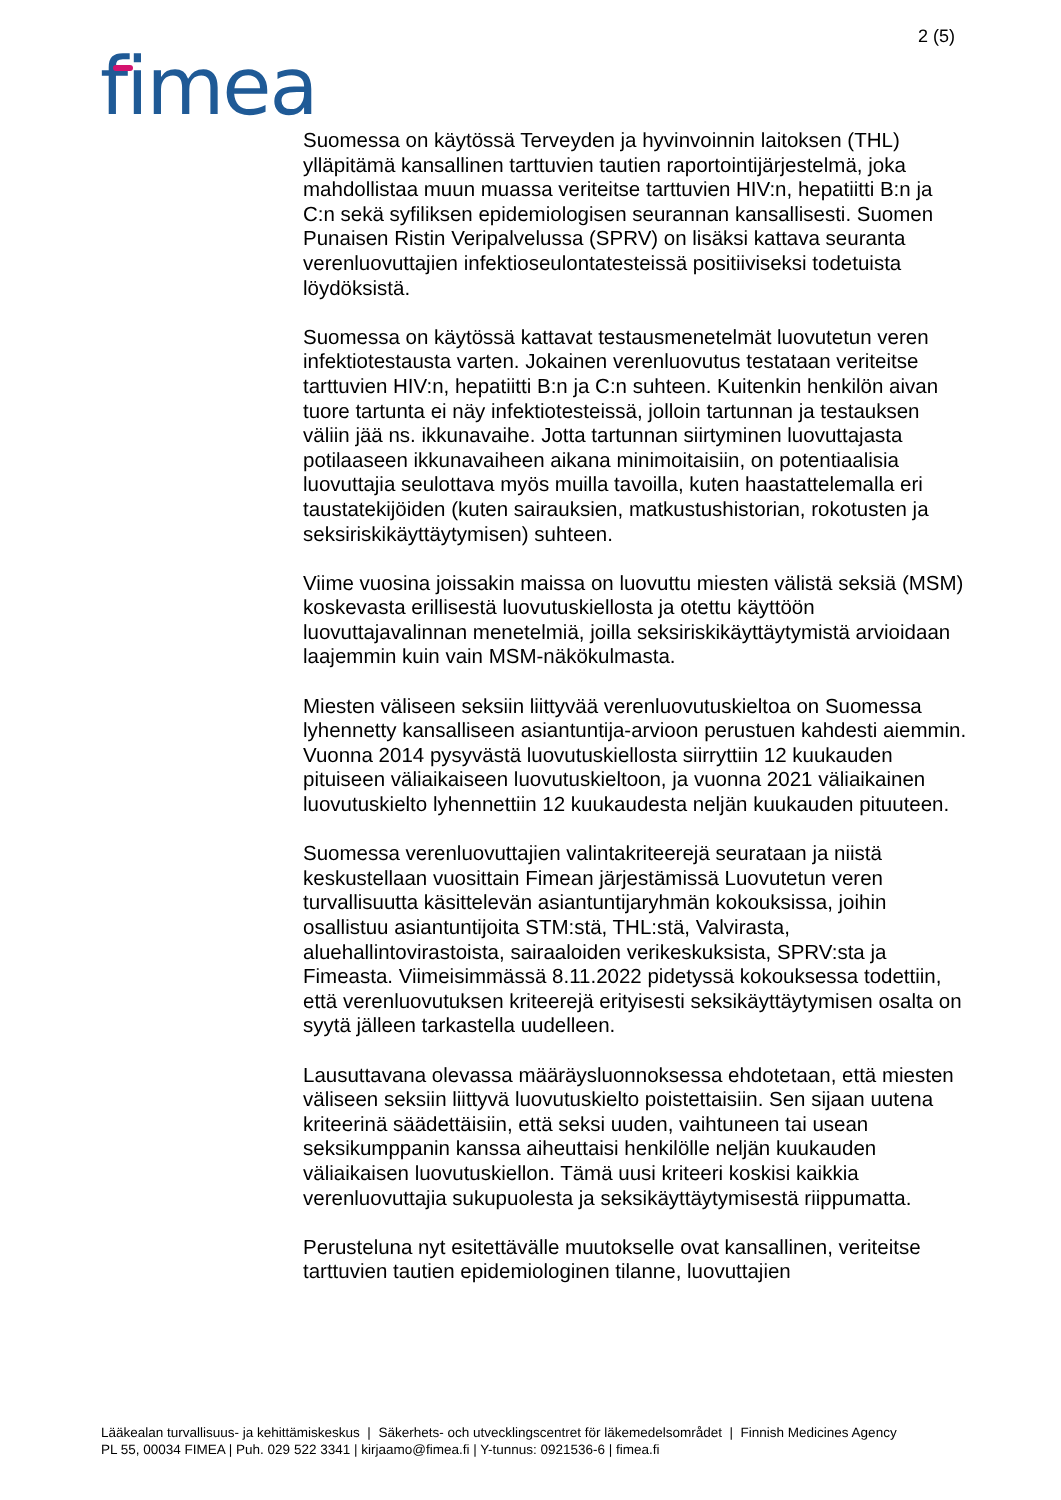2 (5)
fimea
Suomessa on käytössä Terveyden ja hyvinvoinnin laitoksen (THL) ylläpitämä kansallinen tarttuvien tautien raportointijärjestelmä, joka mahdollistaa muun muassa veriteitse tarttuvien HIV:n, hepatiitti B:n ja C:n sekä syfiliksen epidemiologisen seurannan kansallisesti. Suomen Punaisen Ristin Veripalvelussa (SPRV) on lisäksi kattava seuranta verenluovuttajien infektioseulontatesteissä positiiviseksi todetuista löydöksistä.
Suomessa on käytössä kattavat testausmenetelmät luovutetun veren infektiotestausta varten. Jokainen verenluovutus testataan veriteitse tarttuvien HIV:n, hepatiitti B:n ja C:n suhteen. Kuitenkin henkilön aivan tuore tartunta ei näy infektiotesteissä, jolloin tartunnan ja testauksen väliin jää ns. ikkunavaihe. Jotta tartunnan siirtyminen luovuttajasta potilaaseen ikkunavaiheen aikana minimoitaisiin, on potentiaalisia luovuttajia seulottava myös muilla tavoilla, kuten haastattelemalla eri taustatekijöiden (kuten sairauksien, matkustushistorian, rokotusten ja seksiriskikäyttäytymisen) suhteen.
Viime vuosina joissakin maissa on luovuttu miesten välistä seksiä (MSM) koskevasta erillisestä luovutuskiellosta ja otettu käyttöön luovuttajavalinnan menetelmiä, joilla seksiriskikäyttäytymistä arvioidaan laajemmin kuin vain MSM-näkökulmasta.
Miesten väliseen seksiin liittyvää verenluovutuskieltoa on Suomessa lyhennetty kansalliseen asiantuntija-arvioon perustuen kahdesti aiemmin. Vuonna 2014 pysyvästä luovutuskiellosta siirryttiin 12 kuukauden pituiseen väliaikaiseen luovutuskieltoon, ja vuonna 2021 väliaikainen luovutuskielto lyhennettiin 12 kuukaudesta neljän kuukauden pituuteen.
Suomessa verenluovuttajien valintakriteerejä seurataan ja niistä keskustellaan vuosittain Fimean järjestämissä Luovutetun veren turvallisuutta käsittelevän asiantuntijaryhmän kokouksissa, joihin osallistuu asiantuntijoita STM:stä, THL:stä, Valvirasta, aluehallintovirastoista, sairaaloiden verikeskuksista, SPRV:sta ja Fimeasta. Viimeisimmässä 8.11.2022 pidetyssä kokouksessa todettiin, että verenluovutuksen kriteerejä erityisesti seksikäyttäytymisen osalta on syytä jälleen tarkastella uudelleen.
Lausuttavana olevassa määräysluonnoksessa ehdotetaan, että miesten väliseen seksiin liittyvä luovutuskielto poistettaisiin. Sen sijaan uutena kriteerinä säädettäisiin, että seksi uuden, vaihtuneen tai usean seksikumppanin kanssa aiheuttaisi henkilölle neljän kuukauden väliaikaisen luovutuskiellon. Tämä uusi kriteeri koskisi kaikkia verenluovuttajia sukupuolesta ja seksikäyttäytymisestä riippumatta.
Perusteluna nyt esitettävälle muutokselle ovat kansallinen, veriteitse tarttuvien tautien epidemiologinen tilanne, luovuttajien
Lääkealan turvallisuus- ja kehittämiskeskus | Säkerhets- och utvecklingscentret för läkemedelsområdet | Finnish Medicines Agency
PL 55, 00034 FIMEA | Puh. 029 522 3341 | kirjaamo@fimea.fi | Y-tunnus: 0921536-6 | fimea.fi